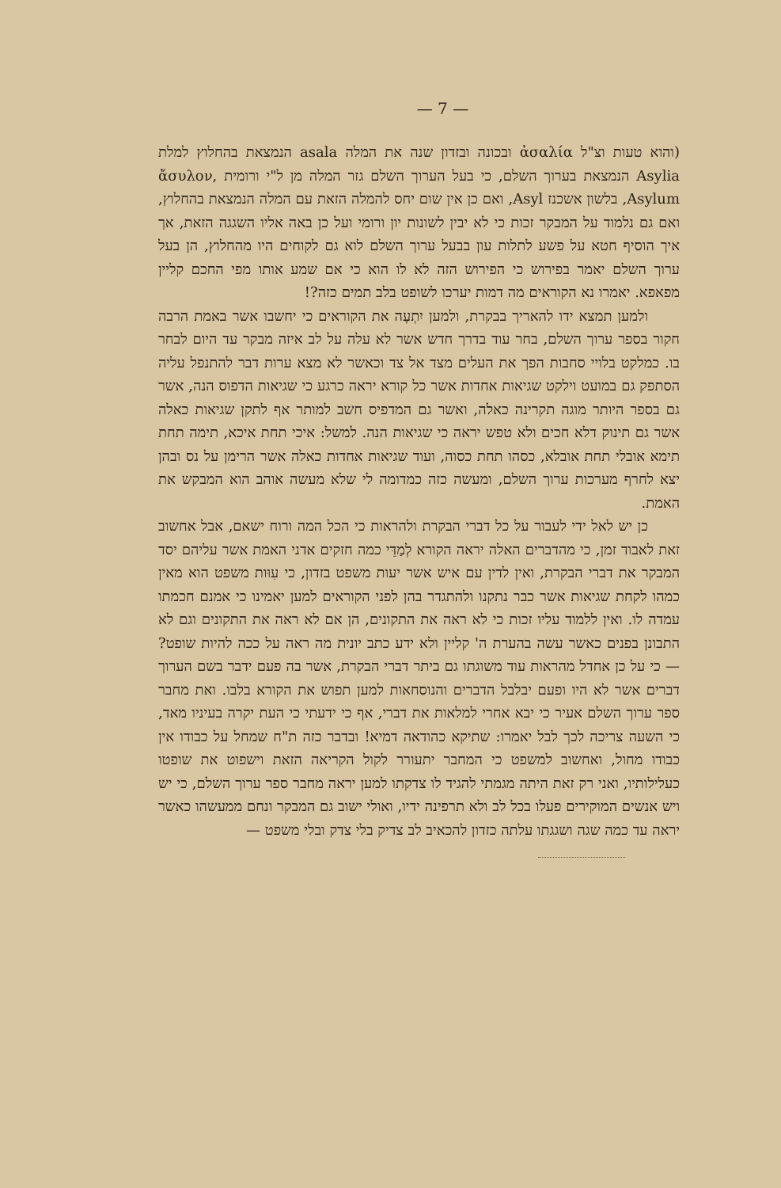— 7 —
(והוא טעות וצ"ל ἀσαλία ובכונה ובזדון שנה את המלה asala הנמצאת בהחלוץ למלת Asylia הנמצאת בערוך השלם, כי בעל הערוך השלם גזר המלה מן ל"י ורומית ἄσυλον, Asylum, בלשון אשכנז Asyl, ואם כן אין שום יחס להמלה הזאת עם המלה הנמצאת בהחלוץ, ואם גם נלמוד על המבקר זכות כי לא יבין לשונות יון ורומי ועל כן באה אליו השגגה הזאת, אך איך הוסיף חטא על פשע לתלות עון בבעל ערוך השלם לוא גם לקוחים היו מהחלוץ, הן בעל ערוך השלם יאמר בפירוש כי הפירוש הזה לא לו הוא כי אם שמע אותו מפי החכם קליין מפאפא. יאמרו נא הקוראים מה דמות יערכו לשופט בלב תמים כזה?!
ולמען תמצא ידו להאריך בבקרת, ולמען יִתְעֶה את הקוראים כי יחשבו אשר באמת הרבה חקור בספר ערוך השלם, בחר עוד בדרך חדש אשר לא עלה על לב איזה מבקר עד היום לבחר בו. כמלקט בלויי סחבות הפך את העלים מצד אל צד וכאשר לא מצא ערות דבר להתנפל עליה הסתפק גם במועט וילקט שגיאות אחדות אשר כל קורא יראה כרגע כי שגיאות הדפוס הנה, אשר גם בספר היותר מוגה תקרינה כאלה, ואשר גם המדפיס חשב למותר אף לתקן שגיאות כאלה אשר גם תינוק דלא חכים ולא טפש יראה כי שגיאות הנה. למשל: איכי תחת איכא, תימה תחת תימא אובלי תחת אובלא, כסהו תחת כסוה, ועוד שגיאות אחדות כאלה אשר הרימן על נס ובהן יצא לחרף מערכות ערוך השלם, ומעשה כזה כמדומה לי שלא מעשה אוהב הוא המבקש את האמת.
כן יש לאל ידי לעבור על כל דברי הבקרת ולהראות כי הכל המה ורוח ישאם, אבל אחשוב זאת לאבוד זמן, כי מהדברים האלה יראה הקורא לְמַדֵּי כמה חזקים אדני האמת אשר עליהם יסד המבקר את דברי הבקרת, ואין לדין עם איש אשר יעות משפט בזדון, כי עִוּות משפט הוא מאין כמהו לקחת שגיאות אשר כבר נתקנו ולהתגדר בהן לפני הקוראים למען יאמינו כי אמנם חכמתו עמדה לו. ואין ללמוד עליו זכות כי לא ראה את התקונים, הן אם לא ראה את התקונים וגם לא התבונן בפנים כאשר עשה בהערת ה' קליין ולא ידע כתב יונית מה ראה על ככה להיות שופט? — כי על כן אחדל מהראות עוד משוגתו גם ביתר דברי הבקרת, אשר בה פעם ידבר בשם הערוך דברים אשר לא היו ופעם יבלבל הדברים והנוסחאות למען תפוש את הקורא בלבו. ואת מחבר ספר ערוך השלם אעיר כי יבא אחרי למלאות את דברי, אף כי ידעתי כי העת יקרה בעיניו מאד, כי השעה צריכה לכך לבל יאמרו: שתיקא כהודאה דמיא! ובדבר כזה ת"ח שמחל על כבודו אין כבודו מחול, ואחשוב למשפט כי המחבר יתעורר לקול הקריאה הזאת וישפוט את שופטו כעלילותיו, ואני רק זאת היתה מגמתי להגיד לו צדקתו למען יראה מחבר ספר ערוך השלם, כי יש ויש אנשים המוקירים פעלו בכל לב ולא תרפינה ידיו, ואולי ישוב גם המבקר ונחם ממעשהו כאשר יראה עד כמה שגה ושגגתו עלתה כזדון להכאיב לב צדיק בלי צדק ובלי משפט —